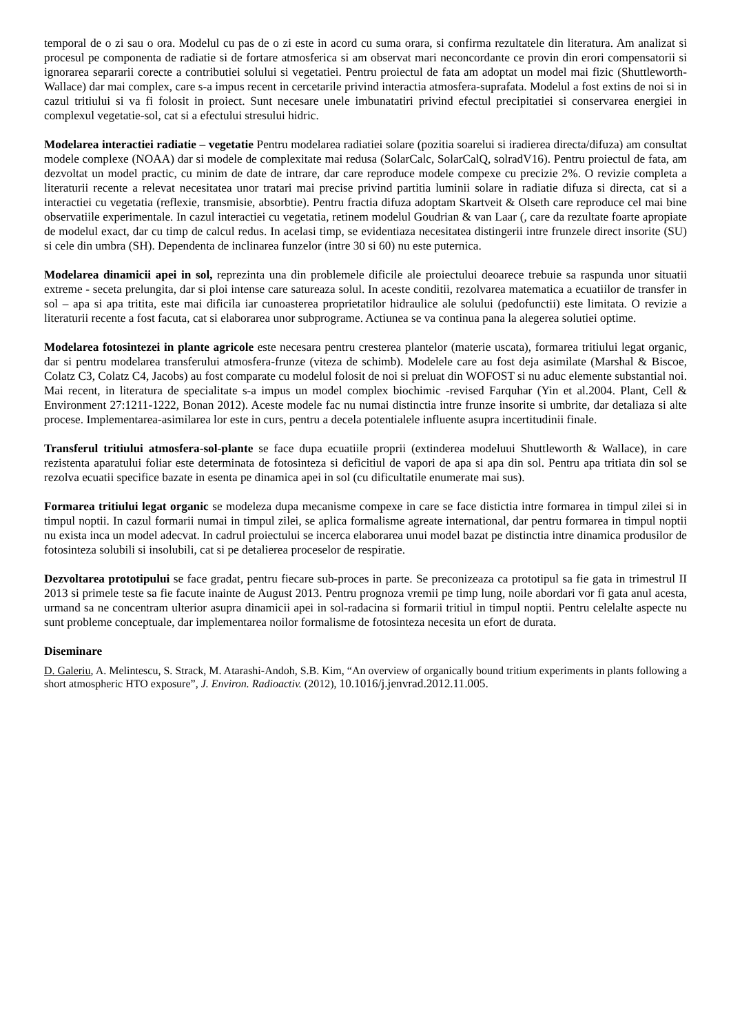temporal de o zi sau o ora. Modelul cu pas de o zi este in acord cu suma orara, si confirma rezultatele din literatura. Am analizat si procesul pe componenta de radiatie si de fortare atmosferica si am observat mari neconcordante ce provin din erori compensatorii si ignorarea separarii corecte a contributiei solului si vegetatiei. Pentru proiectul de fata am adoptat un model mai fizic (Shuttleworth-Wallace) dar mai complex, care s-a impus recent in cercetarile privind interactia atmosfera-suprafata. Modelul a fost extins de noi si in cazul tritiului si va fi folosit in proiect. Sunt necesare unele imbunatatiri privind efectul precipitatiei si conservarea energiei in complexul vegetatie-sol, cat si a efectului stresului hidric.
Modelarea interactiei radiatie – vegetatie Pentru modelarea radiatiei solare (pozitia soarelui si iradierea directa/difuza) am consultat modele complexe (NOAA) dar si modele de complexitate mai redusa (SolarCalc, SolarCalQ, solradV16). Pentru proiectul de fata, am dezvoltat un model practic, cu minim de date de intrare, dar care reproduce modele compexe cu precizie 2%. O revizie completa a literaturii recente a relevat necesitatea unor tratari mai precise privind partitia luminii solare in radiatie difuza si directa, cat si a interactiei cu vegetatia (reflexie, transmisie, absorbtie). Pentru fractia difuza adoptam Skartveit & Olseth care reproduce cel mai bine observatiile experimentale. In cazul interactiei cu vegetatia, retinem modelul Goudrian & van Laar (, care da rezultate foarte apropiate de modelul exact, dar cu timp de calcul redus. In acelasi timp, se evidentiaza necesitatea distingerii intre frunzele direct insorite (SU) si cele din umbra (SH). Dependenta de inclinarea funzelor (intre 30 si 60) nu este puternica.
Modelarea dinamicii apei in sol, reprezinta una din problemele dificile ale proiectului deoarece trebuie sa raspunda unor situatii extreme - seceta prelungita, dar si ploi intense care satureaza solul. In aceste conditii, rezolvarea matematica a ecuatiilor de transfer in sol – apa si apa tritita, este mai dificila iar cunoasterea proprietatilor hidraulice ale solului (pedofunctii) este limitata. O revizie a literaturii recente a fost facuta, cat si elaborarea unor subprograme. Actiunea se va continua pana la alegerea solutiei optime.
Modelarea fotosintezei in plante agricole este necesara pentru cresterea plantelor (materie uscata), formarea tritiului legat organic, dar si pentru modelarea transferului atmosfera-frunze (viteza de schimb). Modelele care au fost deja asimilate (Marshal & Biscoe, Colatz C3, Colatz C4, Jacobs) au fost comparate cu modelul folosit de noi si preluat din WOFOST si nu aduc elemente substantial noi. Mai recent, in literatura de specialitate s-a impus un model complex biochimic -revised Farquhar (Yin et al.2004. Plant, Cell & Environment 27:1211-1222, Bonan 2012). Aceste modele fac nu numai distinctia intre frunze insorite si umbrite, dar detaliaza si alte procese. Implementarea-asimilarea lor este in curs, pentru a decela potentialele influente asupra incertitudinii finale.
Transferul tritiului atmosfera-sol-plante se face dupa ecuatiile proprii (extinderea modeluui Shuttleworth & Wallace), in care rezistenta aparatului foliar este determinata de fotosinteza si deficitiul de vapori de apa si apa din sol. Pentru apa tritiata din sol se rezolva ecuatii specifice bazate in esenta pe dinamica apei in sol (cu dificultatile enumerate mai sus).
Formarea tritiului legat organic se modeleza dupa mecanisme compexe in care se face distictia intre formarea in timpul zilei si in timpul noptii. In cazul formarii numai in timpul zilei, se aplica formalisme agreate international, dar pentru formarea in timpul noptii nu exista inca un model adecvat. In cadrul proiectului se incerca elaborarea unui model bazat pe distinctia intre dinamica produsilor de fotosinteza solubili si insolubili, cat si pe detalierea proceselor de respiratie.
Dezvoltarea prototipului se face gradat, pentru fiecare sub-proces in parte. Se preconizeaza ca prototipul sa fie gata in trimestrul II 2013 si primele teste sa fie facute inainte de August 2013. Pentru prognoza vremii pe timp lung, noile abordari vor fi gata anul acesta, urmand sa ne concentram ulterior asupra dinamicii apei in sol-radacina si formarii tritiul in timpul noptii. Pentru celelalte aspecte nu sunt probleme conceptuale, dar implementarea noilor formalisme de fotosinteza necesita un efort de durata.
Diseminare
D. Galeriu, A. Melintescu, S. Strack, M. Atarashi-Andoh, S.B. Kim, “An overview of organically bound tritium experiments in plants following a short atmospheric HTO exposure”, J. Environ. Radioactiv. (2012), 10.1016/j.jenvrad.2012.11.005.